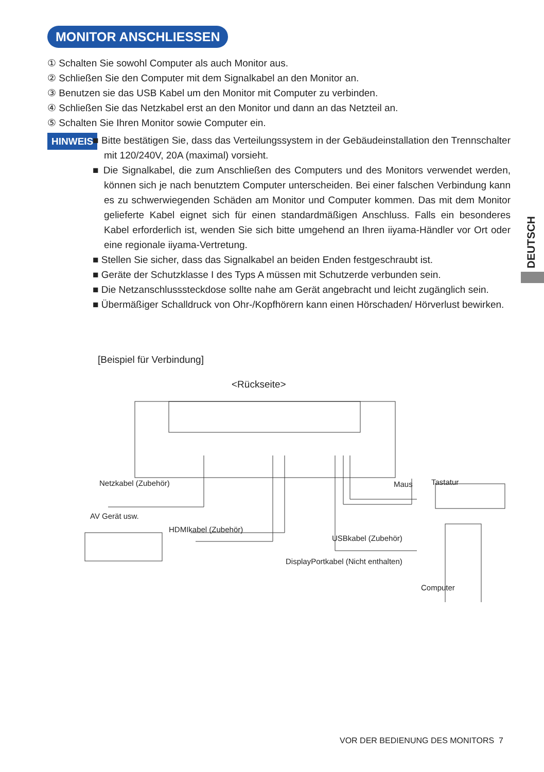MONITOR ANSCHLIESSEN
① Schalten Sie sowohl Computer als auch Monitor aus.
② Schließen Sie den Computer mit dem Signalkabel an den Monitor an.
③ Benutzen sie das USB Kabel um den Monitor mit Computer zu verbinden.
④ Schließen Sie das Netzkabel erst an den Monitor und dann an das Netzteil an.
⑤ Schalten Sie Ihren Monitor sowie Computer ein.
HINWEIS
■ Bitte bestätigen Sie, dass das Verteilungssystem in der Gebäudeinstallation den Trennschalter mit 120/240V, 20A (maximal) vorsieht.
■ Die Signalkabel, die zum Anschließen des Computers und des Monitors verwendet werden, können sich je nach benutztem Computer unterscheiden. Bei einer falschen Verbindung kann es zu schwerwiegenden Schäden am Monitor und Computer kommen. Das mit dem Monitor gelieferte Kabel eignet sich für einen standardmäßigen Anschluss. Falls ein besonderes Kabel erforderlich ist, wenden Sie sich bitte umgehend an Ihren iiyama-Händler vor Ort oder eine regionale iiyama-Vertretung.
■ Stellen Sie sicher, dass das Signalkabel an beiden Enden festgeschraubt ist.
■ Geräte der Schutzklasse I des Typs A müssen mit Schutzerde verbunden sein.
■ Die Netzanschlusssteckdose sollte nahe am Gerät angebracht und leicht zugänglich sein.
■ Übermäßiger Schalldruck von Ohr-/Kopfhörern kann einen Hörschaden/ Hörverlust bewirken.
DEUTSCH
[Beispiel für Verbindung]
<Rückseite>
Netzkabel (Zubehör) Maus Tastatur
AV Gerät usw.
HDMIkabel (Zubehör)
USBkabel (Zubehör)
DisplayPortkabel (Nicht enthalten)
Computer
VOR DER BEDIENUNG DES MONITORS 7